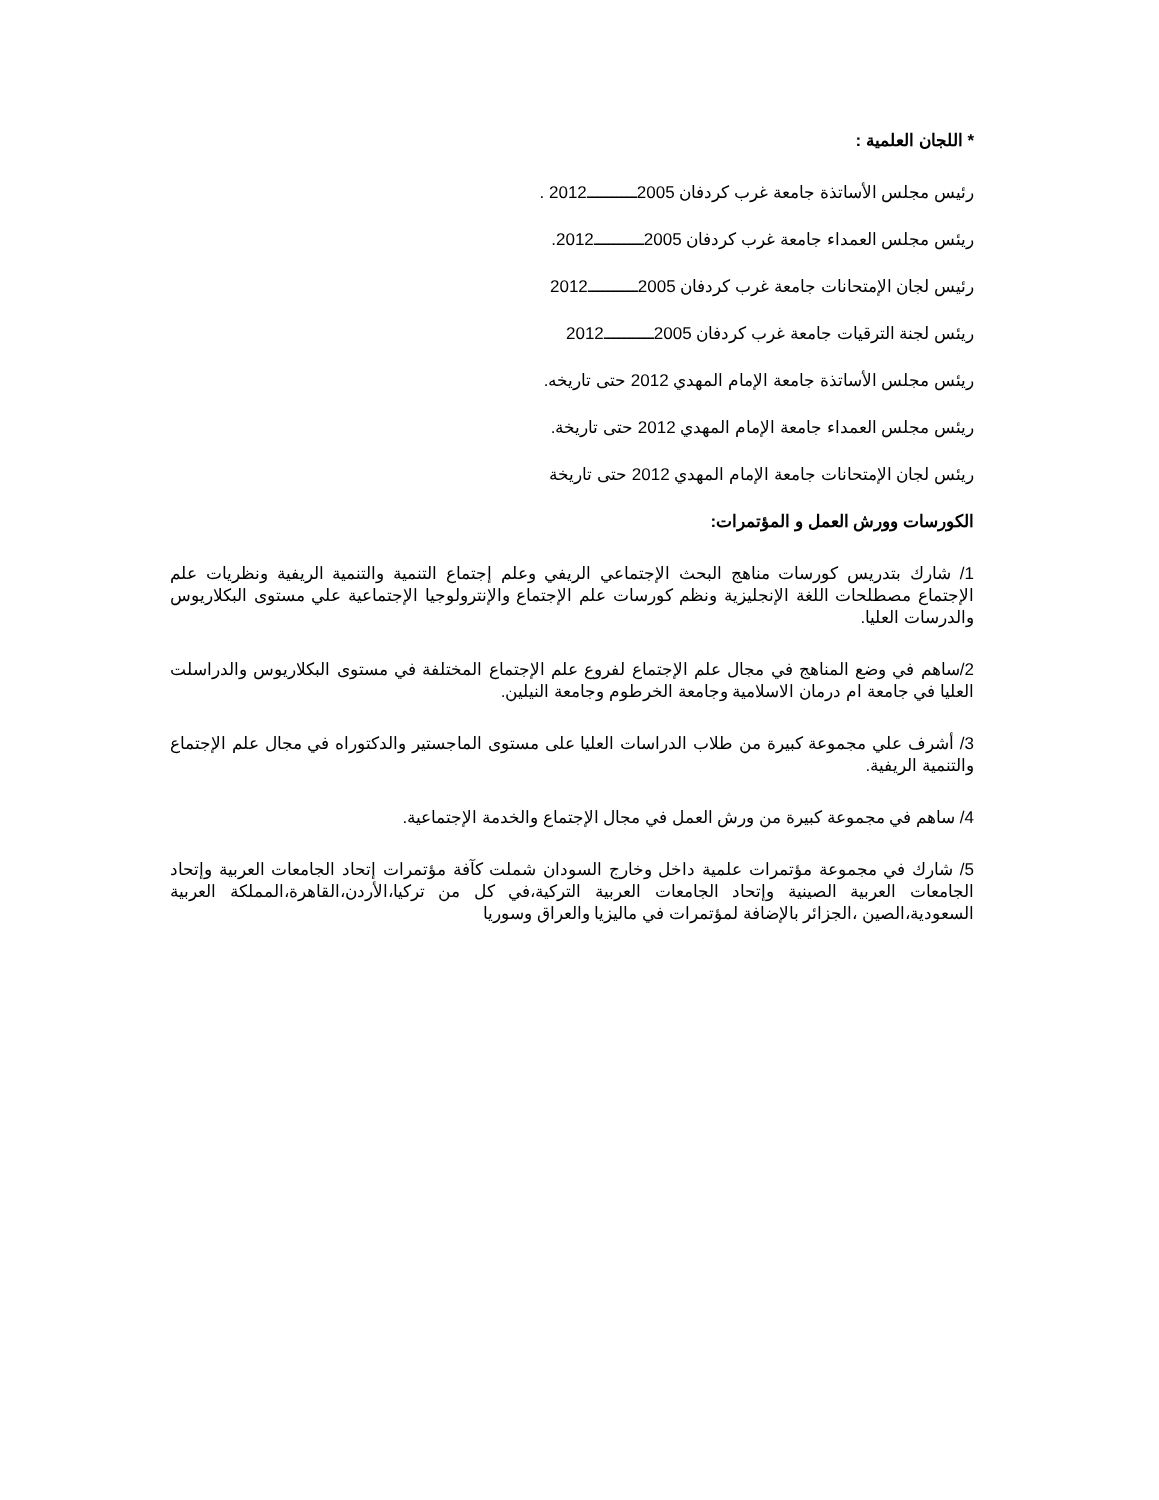* اللجان العلمية :
رئيس مجلس الأساتذة جامعة غرب كردفان 2005ــــــــــ2012 .
ريئس مجلس العمداء جامعة غرب كردفان 2005ــــــــــ2012.
رئيس لجان الإمتحانات جامعة غرب كردفان 2005ــــــــــ2012
ريئس لجنة الترقيات جامعة غرب كردفان 2005ــــــــــ2012
ريئس مجلس الأساتذة جامعة الإمام المهدي 2012 حتى تاريخه.
ريئس مجلس العمداء جامعة الإمام المهدي 2012 حتى تاريخة.
ريئس لجان الإمتحانات جامعة الإمام المهدي 2012 حتى تاريخة
الكورسات وورش العمل و المؤتمرات:
1/ شارك بتدريس كورسات مناهج البحث الإجتماعي الريفي وعلم إجتماع التنمية والتنمية الريفية ونظريات علم الإجتماع مصطلحات اللغة الإنجليزية ونظم كورسات علم الإجتماع والإنترولوجيا الإجتماعية علي مستوى البكلاريوس والدرسات العليا.
2/ساهم في وضع المناهج في مجال علم الإجتماع لفروع علم الإجتماع المختلفة في مستوى البكلاريوس والدراسلت العليا في جامعة ام درمان الاسلامية وجامعة الخرطوم وجامعة النيلين.
3/ أشرف علي مجموعة كبيرة من طلاب الدراسات العليا على مستوى الماجستير والدكتوراه في مجال علم الإجتماع والتنمية الريفية.
4/ ساهم في مجموعة كبيرة من ورش العمل في مجال الإجتماع والخدمة الإجتماعية.
5/ شارك في مجموعة مؤتمرات علمية داخل وخارج السودان شملت كآفة مؤتمرات إتحاد الجامعات العربية وإتحاد الجامعات العربية الصينية وإتحاد الجامعات العربية التركية،في كل من تركيا،الأردن،القاهرة،المملكة العربية السعودية،الصين ،الجزائر بالإضافة لمؤتمرات في ماليزيا والعراق وسوريا